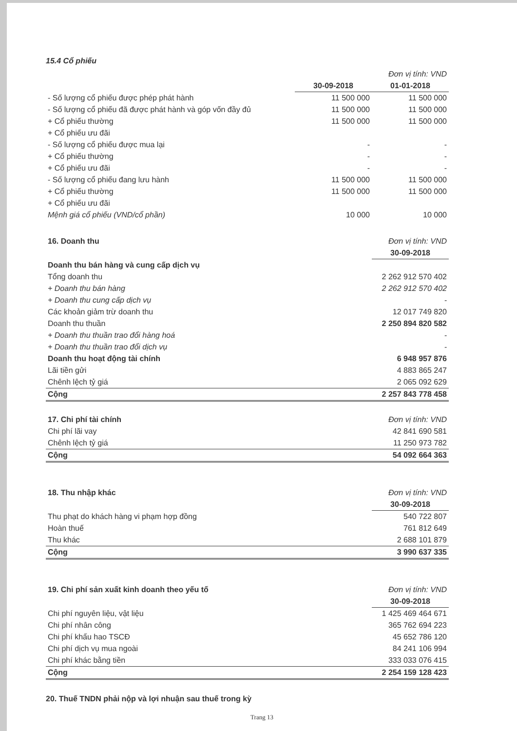15.4 Cổ phiếu
| | Đơn vị tính: VND | |
| | 30-09-2018 | 01-01-2018 |
| - Số lượng cổ phiếu được phép phát hành | 11 500 000 | 11 500 000 |
| - Số lượng cổ phiếu đã được phát hành và góp vốn đầy đủ | 11 500 000 | 11 500 000 |
| + Cổ phiếu thường | 11 500 000 | 11 500 000 |
| + Cổ phiếu ưu đãi | | |
| - Số lượng cổ phiếu được mua lại | - | - |
| + Cổ phiếu thường | - | - |
| + Cổ phiếu ưu đãi | - | - |
| - Số lượng cổ phiếu đang lưu hành | 11 500 000 | 11 500 000 |
| + Cổ phiếu thường | 11 500 000 | 11 500 000 |
| + Cổ phiếu ưu đãi | | |
| Mệnh giá cổ phiếu (VND/cổ phần) | 10 000 | 10 000 |
| 16. Doanh thu | Đơn vị tính: VND |
| | 30-09-2018 |
| Doanh thu bán hàng và cung cấp dịch vụ | |
| Tổng doanh thu | 2 262 912 570 402 |
| + Doanh thu bán hàng | 2 262 912 570 402 |
| + Doanh thu cung cấp dịch vụ | - |
| Các khoản giảm trừ doanh thu | 12 017 749 820 |
| Doanh thu thuần | 2 250 894 820 582 |
| + Doanh thu thuần trao đổi hàng hoá | - |
| + Doanh thu thuần trao đổi dịch vụ | - |
| Doanh thu hoạt động tài chính | 6 948 957 876 |
| Lãi tiền gửi | 4 883 865 247 |
| Chênh lệch tỷ giá | 2 065 092 629 |
| Cộng | 2 257 843 778 458 |
| 17. Chi phí tài chính | Đơn vị tính: VND |
| Chi phí lãi vay | 42 841 690 581 |
| Chênh lệch tỷ giá | 11 250 973 782 |
| Cộng | 54 092 664 363 |
| 18. Thu nhập khác | Đơn vị tính: VND |
| | 30-09-2018 |
| Thu phạt do khách hàng vi phạm hợp đồng | 540 722 807 |
| Hoàn thuế | 761 812 649 |
| Thu khác | 2 688 101 879 |
| Cộng | 3 990 637 335 |
| 19. Chi phí sản xuất kinh doanh theo yếu tố | Đơn vị tính: VND |
| | 30-09-2018 |
| Chi phí nguyên liệu, vật liệu | 1 425 469 464 671 |
| Chi phí nhân công | 365 762 694 223 |
| Chi phí khấu hao TSCĐ | 45 652 786 120 |
| Chi phí dịch vụ mua ngoài | 84 241 106 994 |
| Chi phí khác bằng tiền | 333 033 076 415 |
| Cộng | 2 254 159 128 423 |
20. Thuế TNDN phải nộp và lợi nhuận sau thuế trong kỳ
Trang 13